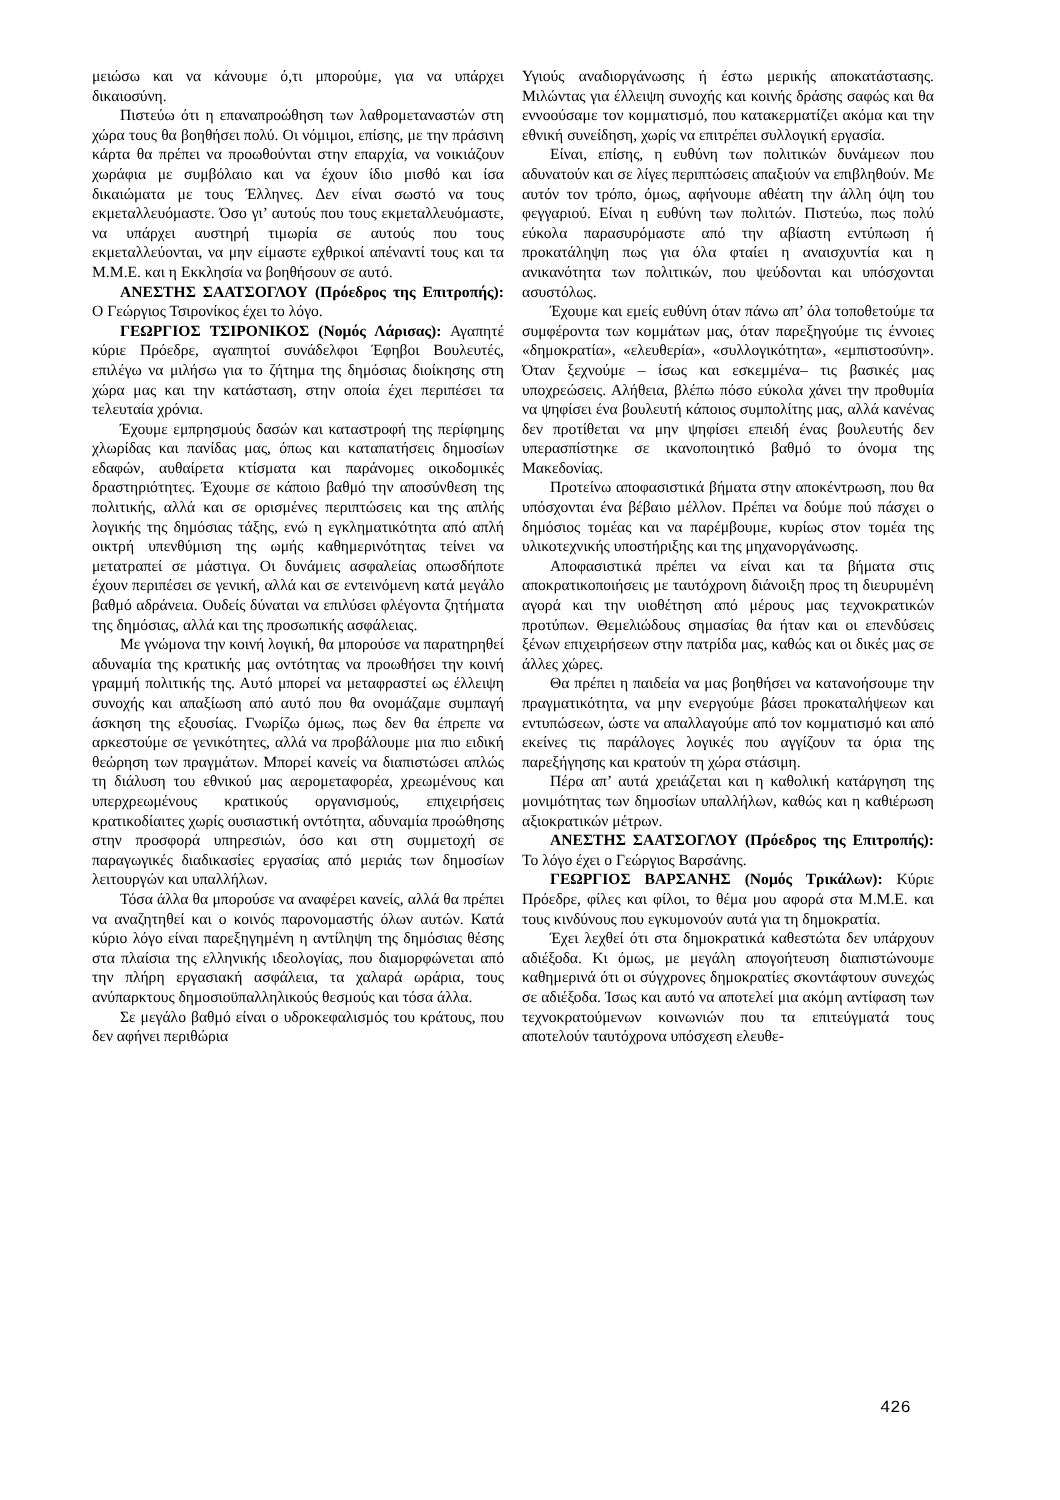μειώσω και να κάνουμε ό,τι μπορούμε, για να υπάρχει δικαιοσύνη.
Πιστεύω ότι η επαναπροώθηση των λαθρομεταναστών στη χώρα τους θα βοηθήσει πολύ. Οι νόμιμοι, επίσης, με την πράσινη κάρτα θα πρέπει να προωθούνται στην επαρχία, να νοικιάζουν χωράφια με συμβόλαιο και να έχουν ίδιο μισθό και ίσα δικαιώματα με τους Έλληνες. Δεν είναι σωστό να τους εκμεταλλευόμαστε. Όσο γι’ αυτούς που τους εκμεταλλευόμαστε, να υπάρχει αυστηρή τιμωρία σε αυτούς που τους εκμεταλλεύονται, να μην είμαστε εχθρικοί απέναντί τους και τα Μ.Μ.Ε. και η Εκκλησία να βοηθήσουν σε αυτό.
ΑΝΕΣΤΗΣ ΣΑΑΤΣΟΓΛΟΥ (Πρόεδρος της Επιτροπής): Ο Γεώργιος Τσιρονίκος έχει το λόγο.
ΓΕΩΡΓΙΟΣ ΤΣΙΡΟΝΙΚΟΣ (Νομός Λάρισας): Αγαπητέ κύριε Πρόεδρε, αγαπητοί συνάδελφοι Έφηβοι Βουλευτές, επιλέγω να μιλήσω για το ζήτημα της δημόσιας διοίκησης στη χώρα μας και την κατάσταση, στην οποία έχει περιπέσει τα τελευταία χρόνια.
Έχουμε εμπρησμούς δασών και καταστροφή της περίφημης χλωρίδας και πανίδας μας, όπως και καταπατήσεις δημοσίων εδαφών, αυθαίρετα κτίσματα και παράνομες οικοδομικές δραστηριότητες. Έχουμε σε κάποιο βαθμό την αποσύνθεση της πολιτικής, αλλά και σε ορισμένες περιπτώσεις και της απλής λογικής της δημόσιας τάξης, ενώ η εγκληματικότητα από απλή οικτρή υπενθύμιση της ωμής καθημερινότητας τείνει να μετατραπεί σε μάστιγα. Οι δυνάμεις ασφαλείας οπωσδήποτε έχουν περιπέσει σε γενική, αλλά και σε εντεινόμενη κατά μεγάλο βαθμό αδράνεια. Ουδείς δύναται να επιλύσει φλέγοντα ζητήματα της δημόσιας, αλλά και της προσωπικής ασφάλειας.
Με γνώμονα την κοινή λογική, θα μπορούσε να παρατηρηθεί αδυναμία της κρατικής μας οντότητας να προωθήσει την κοινή γραμμή πολιτικής της. Αυτό μπορεί να μεταφραστεί ως έλλειψη συνοχής και απαξίωση από αυτό που θα ονομάζαμε συμπαγή άσκηση της εξουσίας. Γνωρίζω όμως, πως δεν θα έπρεπε να αρκεστούμε σε γενικότητες, αλλά να προβάλουμε μια πιο ειδική θεώρηση των πραγμάτων. Μπορεί κανείς να διαπιστώσει απλώς τη διάλυση του εθνικού μας αερομεταφορέα, χρεωμένους και υπερχρεωμένους κρατικούς οργανισμούς, επιχειρήσεις κρατικοδίαιτες χωρίς ουσιαστική οντότητα, αδυναμία προώθησης στην προσφορά υπηρεσιών, όσο και στη συμμετοχή σε παραγωγικές διαδικασίες εργασίας από μεριάς των δημοσίων λειτουργών και υπαλλήλων.
Τόσα άλλα θα μπορούσε να αναφέρει κανείς, αλλά θα πρέπει να αναζητηθεί και ο κοινός παρονομαστής όλων αυτών. Κατά κύριο λόγο είναι παρεξηγημένη η αντίληψη της δημόσιας θέσης στα πλαίσια της ελληνικής ιδεολογίας, που διαμορφώνεται από την πλήρη εργασιακή ασφάλεια, τα χαλαρά ωράρια, τους ανύπαρκτους δημοσιοϋπαλληλικούς θεσμούς και τόσα άλλα.
Σε μεγάλο βαθμό είναι ο υδροκεφαλισμός του κράτους, που δεν αφήνει περιθώρια
Υγιούς αναδιοργάνωσης ή έστω μερικής αποκατάστασης. Μιλώντας για έλλειψη συνοχής και κοινής δράσης σαφώς και θα εννοούσαμε τον κομματισμό, που κατακερματίζει ακόμα και την εθνική συνείδηση, χωρίς να επιτρέπει συλλογική εργασία.
Είναι, επίσης, η ευθύνη των πολιτικών δυνάμεων που αδυνατούν και σε λίγες περιπτώσεις απαξιούν να επιβληθούν. Με αυτόν τον τρόπο, όμως, αφήνουμε αθέατη την άλλη όψη του φεγγαριού. Είναι η ευθύνη των πολιτών. Πιστεύω, πως πολύ εύκολα παρασυρόμαστε από την αβίαστη εντύπωση ή προκατάληψη πως για όλα φταίει η αναισχυντία και η ανικανότητα των πολιτικών, που ψεύδονται και υπόσχονται ασυστόλως.
Έχουμε και εμείς ευθύνη όταν πάνω απ’ όλα τοποθετούμε τα συμφέροντα των κομμάτων μας, όταν παρεξηγούμε τις έννοιες «δημοκρατία», «ελευθερία», «συλλογικότητα», «εμπιστοσύνη». Όταν ξεχνούμε – ίσως και εσκεμμένα– τις βασικές μας υποχρεώσεις. Αλήθεια, βλέπω πόσο εύκολα χάνει την προθυμία να ψηφίσει ένα βουλευτή κάποιος συμπολίτης μας, αλλά κανένας δεν προτίθεται να μην ψηφίσει επειδή ένας βουλευτής δεν υπερασπίστηκε σε ικανοποιητικό βαθμό το όνομα της Μακεδονίας.
Προτείνω αποφασιστικά βήματα στην αποκέντρωση, που θα υπόσχονται ένα βέβαιο μέλλον. Πρέπει να δούμε πού πάσχει ο δημόσιος τομέας και να παρέμβουμε, κυρίως στον τομέα της υλικοτεχνικής υποστήριξης και της μηχανοργάνωσης.
Αποφασιστικά πρέπει να είναι και τα βήματα στις αποκρατικοποιήσεις με ταυτόχρονη διάνοιξη προς τη διευρυμένη αγορά και την υιοθέτηση από μέρους μας τεχνοκρατικών προτύπων. Θεμελιώδους σημασίας θα ήταν και οι επενδύσεις ξένων επιχειρήσεων στην πατρίδα μας, καθώς και οι δικές μας σε άλλες χώρες.
Θα πρέπει η παιδεία να μας βοηθήσει να κατανοήσουμε την πραγματικότητα, να μην ενεργούμε βάσει προκαταλήψεων και εντυπώσεων, ώστε να απαλλαγούμε από τον κομματισμό και από εκείνες τις παράλογες λογικές που αγγίζουν τα όρια της παρεξήγησης και κρατούν τη χώρα στάσιμη.
Πέρα απ’ αυτά χρειάζεται και η καθολική κατάργηση της μονιμότητας των δημοσίων υπαλλήλων, καθώς και η καθιέρωση αξιοκρατικών μέτρων.
ΑΝΕΣΤΗΣ ΣΑΑΤΣΟΓΛΟΥ (Πρόεδρος της Επιτροπής): Το λόγο έχει ο Γεώργιος Βαρσάνης.
ΓΕΩΡΓΙΟΣ ΒΑΡΣΑΝΗΣ (Νομός Τρικάλων): Κύριε Πρόεδρε, φίλες και φίλοι, το θέμα μου αφορά στα Μ.Μ.Ε. και τους κινδύνους που εγκυμονούν αυτά για τη δημοκρατία.
Έχει λεχθεί ότι στα δημοκρατικά καθεστώτα δεν υπάρχουν αδιέξοδα. Κι όμως, με μεγάλη απογοήτευση διαπιστώνουμε καθημερινά ότι οι σύγχρονες δημοκρατίες σκοντάφτουν συνεχώς σε αδιέξοδα. Ίσως και αυτό να αποτελεί μια ακόμη αντίφαση των τεχνοκρατούμενων κοινωνιών που τα επιτεύγματά τους αποτελούν ταυτόχρονα υπόσχεση ελευθε-
426